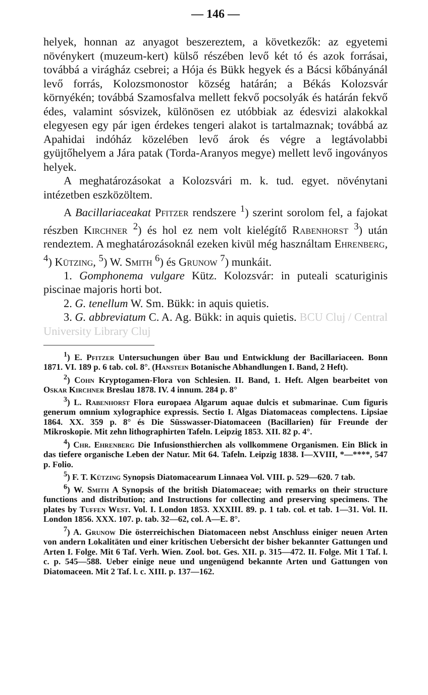— 146 —
helyek, honnan az anyagot beszereztem, a következők: az egyetemi növénykert (muzeum-kert) külső részében levő két tó és azok forrásai, továbbá a virágház csebrei; a Hója és Bükk hegyek és a Bácsi kőbányánál levő forrás, Kolozsmonostor község határán; a Békás Kolozsvár környékén; továbbá Szamosfalva mellett fekvő pocsolyák és határán fekvő édes, valamint sósvizek, különösen ez utóbbiak az édesvizi alakokkal elegyesen egy pár igen érdekes tengeri alakot is tartalmaznak; továbbá az Apahidai indóház közelében levő árok és végre a legtávolabbi gyüjtőhelyem a Jára patak (Torda-Aranyos megye) mellett levő ingoványos helyek.
A meghatározásokat a Kolozsvári m. k. tud. egyet. növénytani intézetben eszközöltem.
A Bacillariaceakat Pfitzer rendszere <sup>1</sup>) szerint sorolom fel, a fajokat részben Kirchner <sup>2</sup>) és hol ez nem volt kielégítő Rabenhorst <sup>3</sup>) után rendeztem. A meghatározásoknál ezeken kivül még használtam Ehrenberg, <sup>4</sup>) Kützing, <sup>5</sup>) W. Smith <sup>6</sup>) és Grunow <sup>7</sup>) munkáit.
1. Gomphonema vulgare Kütz. Kolozsvár: in puteali scaturiginis piscinae majoris horti bot.
2. G. tenellum W. Sm. Bükk: in aquis quietis.
3. G. abbreviatum C. A. Ag. Bükk: in aquis quietis. BCU Cluj / Central University Library Cluj
<sup>1</sup>) E. Pfitzer Untersuchungen über Bau und Entwicklung der Bacillariaceen. Bonn 1871. VI. 189 p. 6 tab. col. 8°. (Hanstein Botanische Abhandlungen I. Band, 2 Heft).
<sup>2</sup>) Cohn Kryptogamen-Flora von Schlesien. II. Band, 1. Heft. Algen bearbeitet von Oskar Kirchner Breslau 1878. IV. 4 innum. 284 p. 8°
<sup>3</sup>) L. Rabenhorst Flora europaea Algarum aquae dulcis et submarinae. Cum figuris generum omnium xylographice expressis. Sectio I. Algas Diatomaceas complectens. Lipsiae 1864. XX. 359 p. 8° és Die Süsswasser-Diatomaceen (Bacillarien) für Freunde der Mikroskopie. Mit zehn lithographirten Tafeln. Leipzig 1853. XII. 82 p. 4°.
<sup>4</sup>) Chr. Ehrenberg Die Infusionsthierchen als vollkommene Organismen. Ein Blick in das tiefere organische Leben der Natur. Mit 64. Tafeln. Leipzig 1838. I—XVIII, *—****, 547 p. Folio.
<sup>5</sup>) F. T. Kützing Synopsis Diatomacearum Linnaea Vol. VIII. p. 529—620. 7 tab.
<sup>6</sup>) W. Smith A Synopsis of the british Diatomaceae; with remarks on their structure functions and distribution; and Instructions for collecting and preserving specimens. The plates by Tuffen West. Vol. I. London 1853. XXXIII. 89. p. 1 tab. col. et tab. 1—31. Vol. II. London 1856. XXX. 107. p. tab. 32—62, col. A—E. 8°.
<sup>7</sup>) A. Grunow Die österreichischen Diatomaceen nebst Anschluss einiger neuen Arten von andern Lokalitäten und einer kritischen Uebersicht der bisher bekannter Gattungen und Arten I. Folge. Mit 6 Taf. Verh. Wien. Zool. bot. Ges. XII. p. 315—472. II. Folge. Mit 1 Taf. l. c. p. 545—588. Ueber einige neue und ungenügend bekannte Arten und Gattungen von Diatomaceen. Mit 2 Taf. l. c. XIII. p. 137—162.